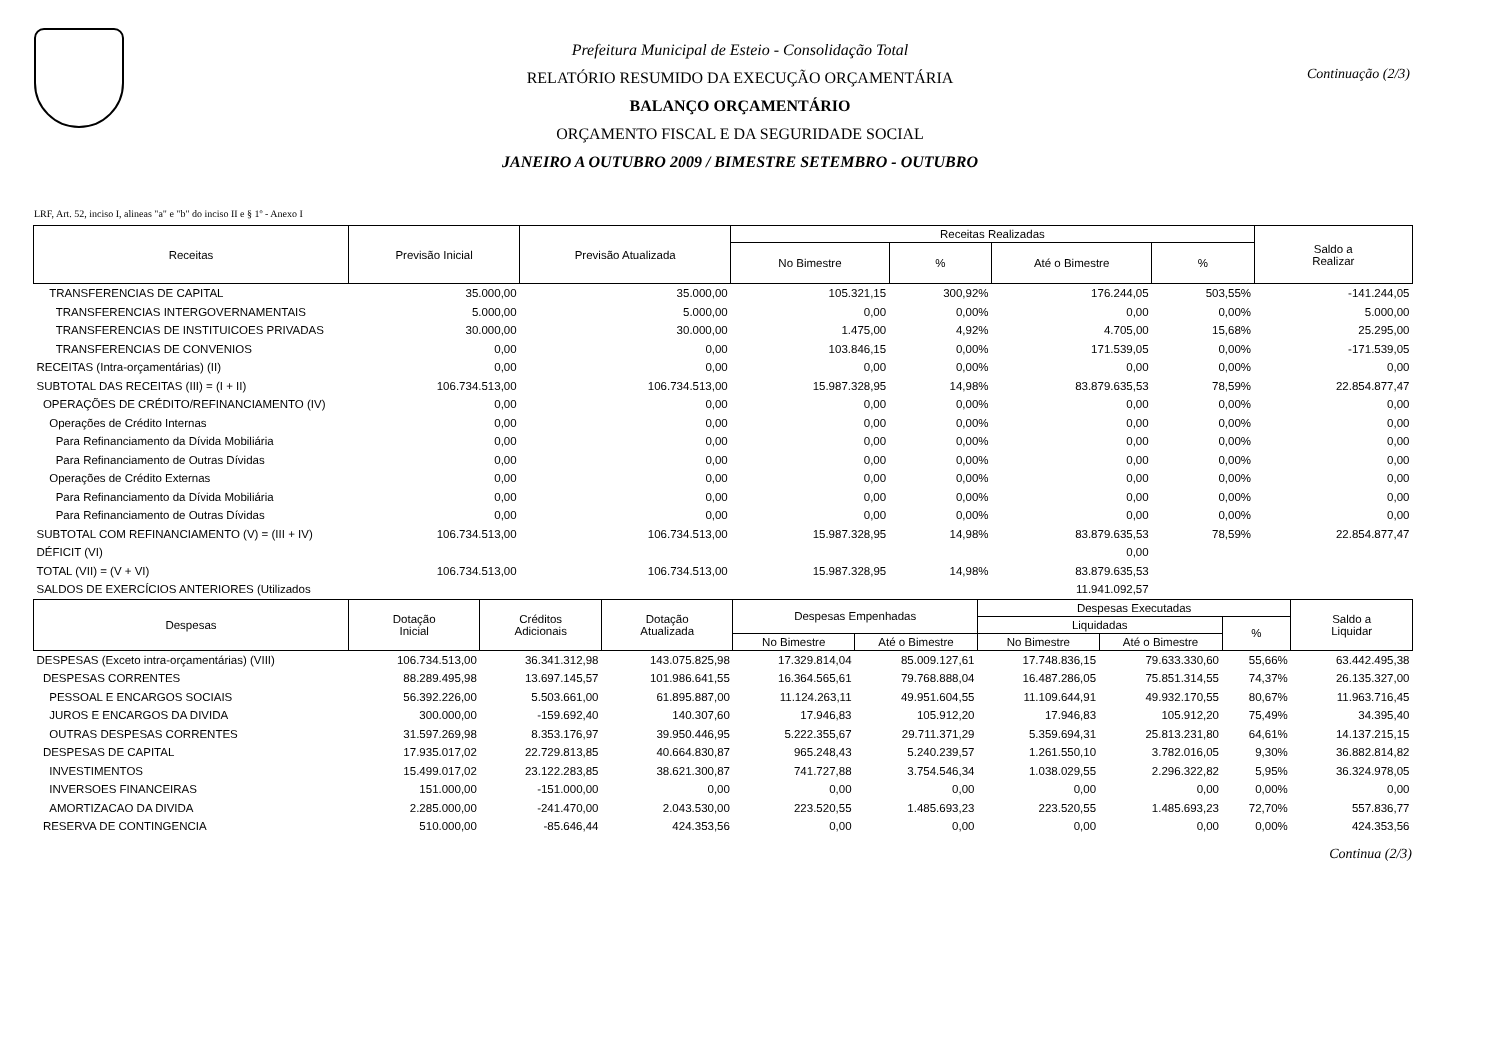Prefeitura Municipal de Esteio - Consolidação Total
RELATÓRIO RESUMIDO DA EXECUÇÃO ORÇAMENTÁRIA
BALANÇO ORÇAMENTÁRIO
ORÇAMENTO FISCAL E DA SEGURIDADE SOCIAL
JANEIRO A OUTUBRO 2009 / BIMESTRE SETEMBRO - OUTUBRO
Continuação (2/3)
LRF, Art. 52, inciso I, alineas "a" e "b" do inciso II e § 1º - Anexo I
| Receitas | Previsão Inicial | Previsão Atualizada | Receitas Realizadas | | | | Saldo a Realizar |
| --- | --- | --- | --- | --- | --- | --- | --- |
| | | | No Bimestre | % | Até o Bimestre | % | |
| TRANSFERENCIAS DE CAPITAL | 35.000,00 | 35.000,00 | 105.321,15 | 300,92% | 176.244,05 | 503,55% | -141.244,05 |
| TRANSFERENCIAS INTERGOVERNAMENTAIS | 5.000,00 | 5.000,00 | 0,00 | 0,00% | 0,00 | 0,00% | 5.000,00 |
| TRANSFERENCIAS DE INSTITUICOES PRIVADAS | 30.000,00 | 30.000,00 | 1.475,00 | 4,92% | 4.705,00 | 15,68% | 25.295,00 |
| TRANSFERENCIAS DE CONVENIOS | 0,00 | 0,00 | 103.846,15 | 0,00% | 171.539,05 | 0,00% | -171.539,05 |
| RECEITAS (Intra-orçamentárias) (II) | 0,00 | 0,00 | 0,00 | 0,00% | 0,00 | 0,00% | 0,00 |
| SUBTOTAL DAS RECEITAS (III) = (I + II) | 106.734.513,00 | 106.734.513,00 | 15.987.328,95 | 14,98% | 83.879.635,53 | 78,59% | 22.854.877,47 |
| OPERAÇÕES DE CRÉDITO/REFINANCIAMENTO (IV) | 0,00 | 0,00 | 0,00 | 0,00% | 0,00 | 0,00% | 0,00 |
| Operações de Crédito Internas | 0,00 | 0,00 | 0,00 | 0,00% | 0,00 | 0,00% | 0,00 |
| Para Refinanciamento da Dívida Mobiliária | 0,00 | 0,00 | 0,00 | 0,00% | 0,00 | 0,00% | 0,00 |
| Para Refinanciamento de Outras Dívidas | 0,00 | 0,00 | 0,00 | 0,00% | 0,00 | 0,00% | 0,00 |
| Operações de Crédito Externas | 0,00 | 0,00 | 0,00 | 0,00% | 0,00 | 0,00% | 0,00 |
| Para Refinanciamento da Dívida Mobiliária | 0,00 | 0,00 | 0,00 | 0,00% | 0,00 | 0,00% | 0,00 |
| Para Refinanciamento de Outras Dívidas | 0,00 | 0,00 | 0,00 | 0,00% | 0,00 | 0,00% | 0,00 |
| SUBTOTAL COM REFINANCIAMENTO (V) = (III + IV) | 106.734.513,00 | 106.734.513,00 | 15.987.328,95 | 14,98% | 83.879.635,53 | 78,59% | 22.854.877,47 |
| DÉFICIT (VI) | | | | | 0,00 | | |
| TOTAL (VII) = (V + VI) | 106.734.513,00 | 106.734.513,00 | 15.987.328,95 | 14,98% | 83.879.635,53 | | |
| SALDOS DE EXERCÍCIOS ANTERIORES (Utilizados | | | | | 11.941.092,57 | | |
| Despesas | Dotação Inicial | Créditos Adicionais | Dotação Atualizada | Despesas Empenhadas | | Despesas Executadas | | | Saldo a Liquidar |
| --- | --- | --- | --- | --- | --- | --- | --- | --- | --- |
| | | | | | | Liquidadas | | % | |
| | | | | No Bimestre | Até o Bimestre | No Bimestre | Até o Bimestre | | |
| DESPESAS (Exceto intra-orçamentárias) (VIII) | 106.734.513,00 | 36.341.312,98 | 143.075.825,98 | 17.329.814,04 | 85.009.127,61 | 17.748.836,15 | 79.633.330,60 | 55,66% | 63.442.495,38 |
| DESPESAS CORRENTES | 88.289.495,98 | 13.697.145,57 | 101.986.641,55 | 16.364.565,61 | 79.768.888,04 | 16.487.286,05 | 75.851.314,55 | 74,37% | 26.135.327,00 |
| PESSOAL E ENCARGOS SOCIAIS | 56.392.226,00 | 5.503.661,00 | 61.895.887,00 | 11.124.263,11 | 49.951.604,55 | 11.109.644,91 | 49.932.170,55 | 80,67% | 11.963.716,45 |
| JUROS E ENCARGOS DA DIVIDA | 300.000,00 | -159.692,40 | 140.307,60 | 17.946,83 | 105.912,20 | 17.946,83 | 105.912,20 | 75,49% | 34.395,40 |
| OUTRAS DESPESAS CORRENTES | 31.597.269,98 | 8.353.176,97 | 39.950.446,95 | 5.222.355,67 | 29.711.371,29 | 5.359.694,31 | 25.813.231,80 | 64,61% | 14.137.215,15 |
| DESPESAS DE CAPITAL | 17.935.017,02 | 22.729.813,85 | 40.664.830,87 | 965.248,43 | 5.240.239,57 | 1.261.550,10 | 3.782.016,05 | 9,30% | 36.882.814,82 |
| INVESTIMENTOS | 15.499.017,02 | 23.122.283,85 | 38.621.300,87 | 741.727,88 | 3.754.546,34 | 1.038.029,55 | 2.296.322,82 | 5,95% | 36.324.978,05 |
| INVERSOES FINANCEIRAS | 151.000,00 | -151.000,00 | 0,00 | 0,00 | 0,00 | 0,00 | 0,00 | 0,00% | 0,00 |
| AMORTIZACAO DA DIVIDA | 2.285.000,00 | -241.470,00 | 2.043.530,00 | 223.520,55 | 1.485.693,23 | 223.520,55 | 1.485.693,23 | 72,70% | 557.836,77 |
| RESERVA DE CONTINGENCIA | 510.000,00 | -85.646,44 | 424.353,56 | 0,00 | 0,00 | 0,00 | 0,00 | 0,00% | 424.353,56 |
Continua (2/3)